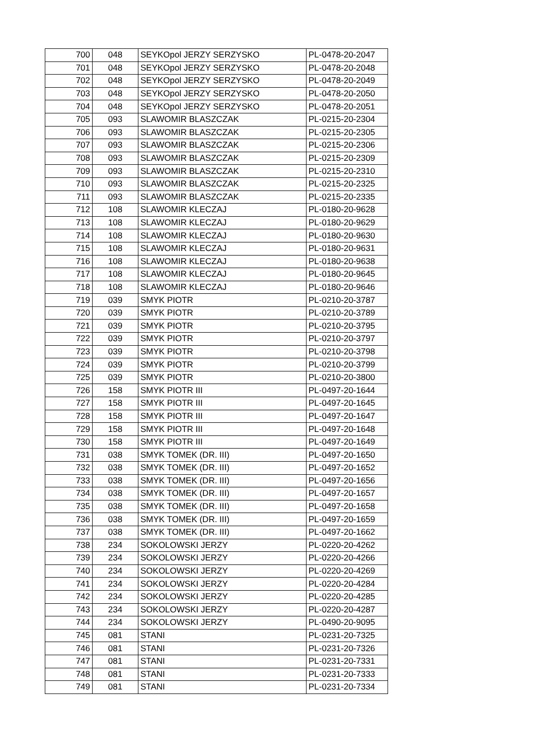| 700 | 048 | SEYKOpol JERZY SERZYSKO | PL-0478-20-2047 |
| 701 | 048 | SEYKOpol JERZY SERZYSKO | PL-0478-20-2048 |
| 702 | 048 | SEYKOpol JERZY SERZYSKO | PL-0478-20-2049 |
| 703 | 048 | SEYKOpol JERZY SERZYSKO | PL-0478-20-2050 |
| 704 | 048 | SEYKOpol JERZY SERZYSKO | PL-0478-20-2051 |
| 705 | 093 | SLAWOMIR BLASZCZAK | PL-0215-20-2304 |
| 706 | 093 | SLAWOMIR BLASZCZAK | PL-0215-20-2305 |
| 707 | 093 | SLAWOMIR BLASZCZAK | PL-0215-20-2306 |
| 708 | 093 | SLAWOMIR BLASZCZAK | PL-0215-20-2309 |
| 709 | 093 | SLAWOMIR BLASZCZAK | PL-0215-20-2310 |
| 710 | 093 | SLAWOMIR BLASZCZAK | PL-0215-20-2325 |
| 711 | 093 | SLAWOMIR BLASZCZAK | PL-0215-20-2335 |
| 712 | 108 | SLAWOMIR KLECZAJ | PL-0180-20-9628 |
| 713 | 108 | SLAWOMIR KLECZAJ | PL-0180-20-9629 |
| 714 | 108 | SLAWOMIR KLECZAJ | PL-0180-20-9630 |
| 715 | 108 | SLAWOMIR KLECZAJ | PL-0180-20-9631 |
| 716 | 108 | SLAWOMIR KLECZAJ | PL-0180-20-9638 |
| 717 | 108 | SLAWOMIR KLECZAJ | PL-0180-20-9645 |
| 718 | 108 | SLAWOMIR KLECZAJ | PL-0180-20-9646 |
| 719 | 039 | SMYK PIOTR | PL-0210-20-3787 |
| 720 | 039 | SMYK PIOTR | PL-0210-20-3789 |
| 721 | 039 | SMYK PIOTR | PL-0210-20-3795 |
| 722 | 039 | SMYK PIOTR | PL-0210-20-3797 |
| 723 | 039 | SMYK PIOTR | PL-0210-20-3798 |
| 724 | 039 | SMYK PIOTR | PL-0210-20-3799 |
| 725 | 039 | SMYK PIOTR | PL-0210-20-3800 |
| 726 | 158 | SMYK PIOTR III | PL-0497-20-1644 |
| 727 | 158 | SMYK PIOTR III | PL-0497-20-1645 |
| 728 | 158 | SMYK PIOTR III | PL-0497-20-1647 |
| 729 | 158 | SMYK PIOTR III | PL-0497-20-1648 |
| 730 | 158 | SMYK PIOTR III | PL-0497-20-1649 |
| 731 | 038 | SMYK TOMEK (DR. III) | PL-0497-20-1650 |
| 732 | 038 | SMYK TOMEK (DR. III) | PL-0497-20-1652 |
| 733 | 038 | SMYK TOMEK (DR. III) | PL-0497-20-1656 |
| 734 | 038 | SMYK TOMEK (DR. III) | PL-0497-20-1657 |
| 735 | 038 | SMYK TOMEK (DR. III) | PL-0497-20-1658 |
| 736 | 038 | SMYK TOMEK (DR. III) | PL-0497-20-1659 |
| 737 | 038 | SMYK TOMEK (DR. III) | PL-0497-20-1662 |
| 738 | 234 | SOKOLOWSKI JERZY | PL-0220-20-4262 |
| 739 | 234 | SOKOLOWSKI JERZY | PL-0220-20-4266 |
| 740 | 234 | SOKOLOWSKI JERZY | PL-0220-20-4269 |
| 741 | 234 | SOKOLOWSKI JERZY | PL-0220-20-4284 |
| 742 | 234 | SOKOLOWSKI JERZY | PL-0220-20-4285 |
| 743 | 234 | SOKOLOWSKI JERZY | PL-0220-20-4287 |
| 744 | 234 | SOKOLOWSKI JERZY | PL-0490-20-9095 |
| 745 | 081 | STANI | PL-0231-20-7325 |
| 746 | 081 | STANI | PL-0231-20-7326 |
| 747 | 081 | STANI | PL-0231-20-7331 |
| 748 | 081 | STANI | PL-0231-20-7333 |
| 749 | 081 | STANI | PL-0231-20-7334 |